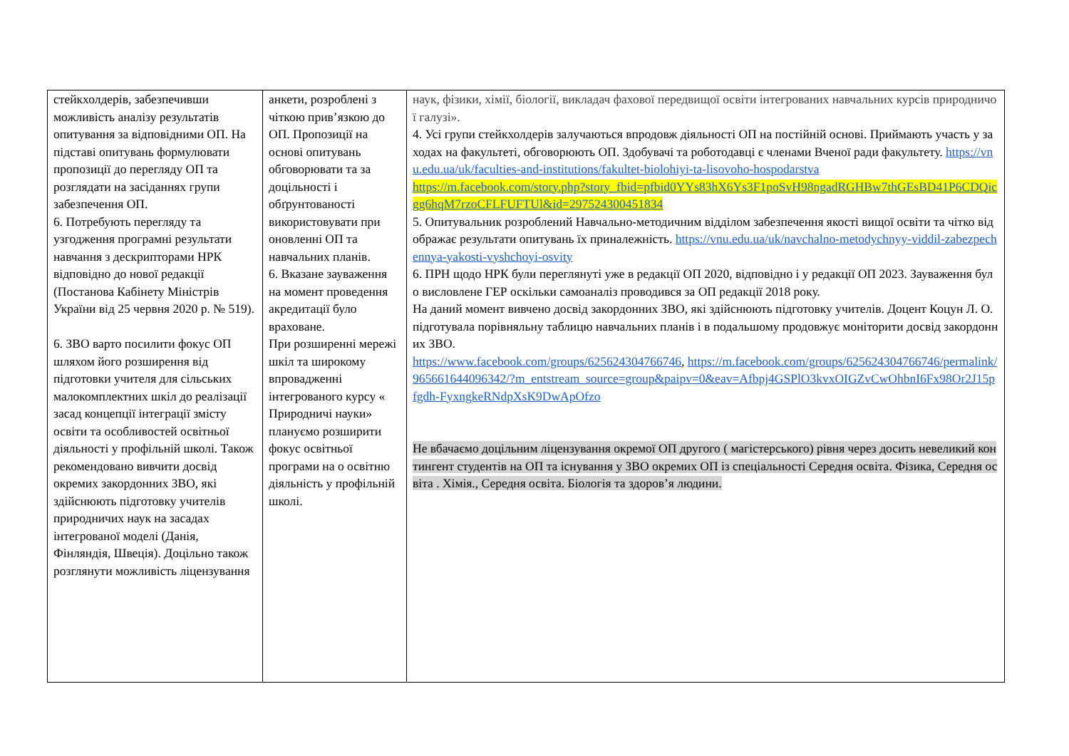| стейкхолдерів, забезпечивши можливість аналізу результатів опитування за відповідними ОП. На підставі опитувань формулювати пропозиції до перегляду ОП та розглядати на засіданнях групи забезпечення ОП. 6. Потребують перегляду та узгодження програмні результати навчання з дескрипторами НРК відповідно до нової редакції (Постанова Кабінету Міністрів України від 25 червня 2020 р. № 519). 6. ЗВО варто посилити фокус ОП шляхом його розширення від підготовки учителя для сільських малокомплектних шкіл до реалізації засад концепції інтеграції змісту освіти та особливостей освітньої діяльності у профільній школі. Також рекомендовано вивчити досвід окремих закордонних ЗВО, які здійснюють підготовку учителів природничих наук на засадах інтегрованої моделі (Данія, Фінляндія, Швеція). Доцільно також розглянути можливість ліцензування | анкети, розроблені з чіткою прив’язкою до ОП. Пропозиції на основі опитувань обговорювати та за доцільності і обґрунтованості використовувати при оновленні ОП та навчальних планів. 6. Вказане зауваження на момент проведення акредитації було враховане. При розширенні мережі шкіл та широкому впровадженні інтегрованого курсу « Природничі науки» плануємо розширити фокус освітньої програми на о освітню діяльність у профільній школі. | наук, фізики, хімії, біології, викладач фахової передвищої освіти інтегрованих навчальних курсів природничої галузі». 4. Усі групи стейкхолдерів залучаються впродовж діяльності ОП на постійній основі. Приймають участь у заходах на факультеті, обговорюють ОП. Здобувачі та роботодавці є членами Вченої ради факультету. https://vnu.edu.ua/uk/faculties-and-institutions/fakultet-biolohiyi-ta-lisovoho-hospodarstva https://m.facebook.com/story.php?story_fbid=pfbid0YYs83hX6Ys3F1poSvH98ngadRGHBw7thGEsBD41P6CDQicgg6hqM7rzoCFLFUFTUl&id=297524300451834 5. Опитувальник розроблений Навчально-методичним відділом забезпечення якості вищої освіти та чітко відображає результати опитувань їх приналежність. https://vnu.edu.ua/uk/navchalno-metodychnyy-viddil-zabezpechennya-yakosti-vyshchoyi-osvity 6. ПРН щодо НРК були переглянуті уже в редакції ОП 2020, відповідно і у редакції ОП 2023. Зауваження було висловлене ГЕР оскільки самоаналіз проводився за ОП редакції 2018 року. На даний момент вивчено досвід закордонних ЗВО, які здійснюють підготовку учителів. Доцент Коцун Л. О. підготувала порівняльну таблицю навчальних планів і в подальшому продовжує моніторити досвід закордонних ЗВО. https://www.facebook.com/groups/625624304766746 , https://m.facebook.com/groups/625624304766746/permalink/965661644096342/?m_entstream_source=group&paipv=0&eav=Afbpj4GSPlO3kvxOIGZvCwOhbnI6Fx98Or2J15pfgdh-FyxngkeRNdpXsK9DwApOfzo Не вбачаємо доцільним ліцензування окремої ОП другого ( магістерського) рівня через досить невеликий контингент студентів на ОП та існування у ЗВО окремих ОП із спеціальності Середня освіта. Фізика, Середня освіта . Хімія., Середня освіта. Біологія та здоров’я людини. |